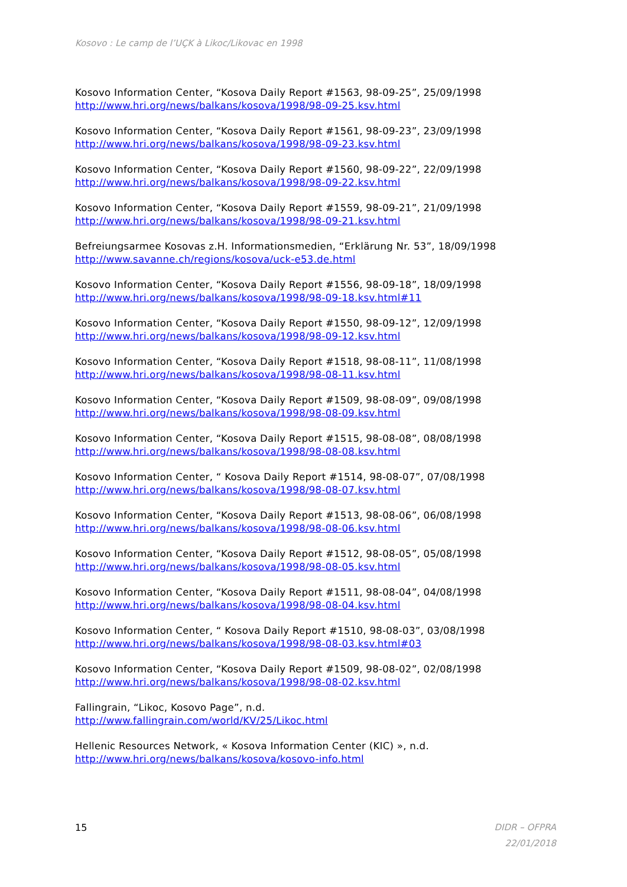Kosovo : Le camp de l’UÇK à Likoc/Likovac en 1998
Kosovo Information Center, “Kosova Daily Report #1563, 98-09-25”, 25/09/1998
http://www.hri.org/news/balkans/kosova/1998/98-09-25.ksv.html
Kosovo Information Center, “Kosova Daily Report #1561, 98-09-23”, 23/09/1998
http://www.hri.org/news/balkans/kosova/1998/98-09-23.ksv.html
Kosovo Information Center, “Kosova Daily Report #1560, 98-09-22”, 22/09/1998
http://www.hri.org/news/balkans/kosova/1998/98-09-22.ksv.html
Kosovo Information Center, “Kosova Daily Report #1559, 98-09-21”, 21/09/1998
http://www.hri.org/news/balkans/kosova/1998/98-09-21.ksv.html
Befreiungsarmee Kosovas z.H. Informationsmedien, “Erklärung Nr. 53”, 18/09/1998
http://www.savanne.ch/regions/kosova/uck-e53.de.html
Kosovo Information Center, “Kosova Daily Report #1556, 98-09-18”, 18/09/1998
http://www.hri.org/news/balkans/kosova/1998/98-09-18.ksv.html#11
Kosovo Information Center, “Kosova Daily Report #1550, 98-09-12”, 12/09/1998
http://www.hri.org/news/balkans/kosova/1998/98-09-12.ksv.html
Kosovo Information Center, “Kosova Daily Report #1518, 98-08-11”, 11/08/1998
http://www.hri.org/news/balkans/kosova/1998/98-08-11.ksv.html
Kosovo Information Center, “Kosova Daily Report #1509, 98-08-09”, 09/08/1998
http://www.hri.org/news/balkans/kosova/1998/98-08-09.ksv.html
Kosovo Information Center, “Kosova Daily Report #1515, 98-08-08”, 08/08/1998
http://www.hri.org/news/balkans/kosova/1998/98-08-08.ksv.html
Kosovo Information Center, “ Kosova Daily Report #1514, 98-08-07”, 07/08/1998
http://www.hri.org/news/balkans/kosova/1998/98-08-07.ksv.html
Kosovo Information Center, “Kosova Daily Report #1513, 98-08-06”, 06/08/1998
http://www.hri.org/news/balkans/kosova/1998/98-08-06.ksv.html
Kosovo Information Center, “Kosova Daily Report #1512, 98-08-05”, 05/08/1998
http://www.hri.org/news/balkans/kosova/1998/98-08-05.ksv.html
Kosovo Information Center, “Kosova Daily Report #1511, 98-08-04”, 04/08/1998
http://www.hri.org/news/balkans/kosova/1998/98-08-04.ksv.html
Kosovo Information Center, “ Kosova Daily Report #1510, 98-08-03”, 03/08/1998
http://www.hri.org/news/balkans/kosova/1998/98-08-03.ksv.html#03
Kosovo Information Center, “Kosova Daily Report #1509, 98-08-02”, 02/08/1998
http://www.hri.org/news/balkans/kosova/1998/98-08-02.ksv.html
Fallingrain, “Likoc, Kosovo Page”, n.d.
http://www.fallingrain.com/world/KV/25/Likoc.html
Hellenic Resources Network, « Kosova Information Center (KIC) », n.d.
http://www.hri.org/news/balkans/kosova/kosovo-info.html
15
DIDR – OFPRA
22/01/2018